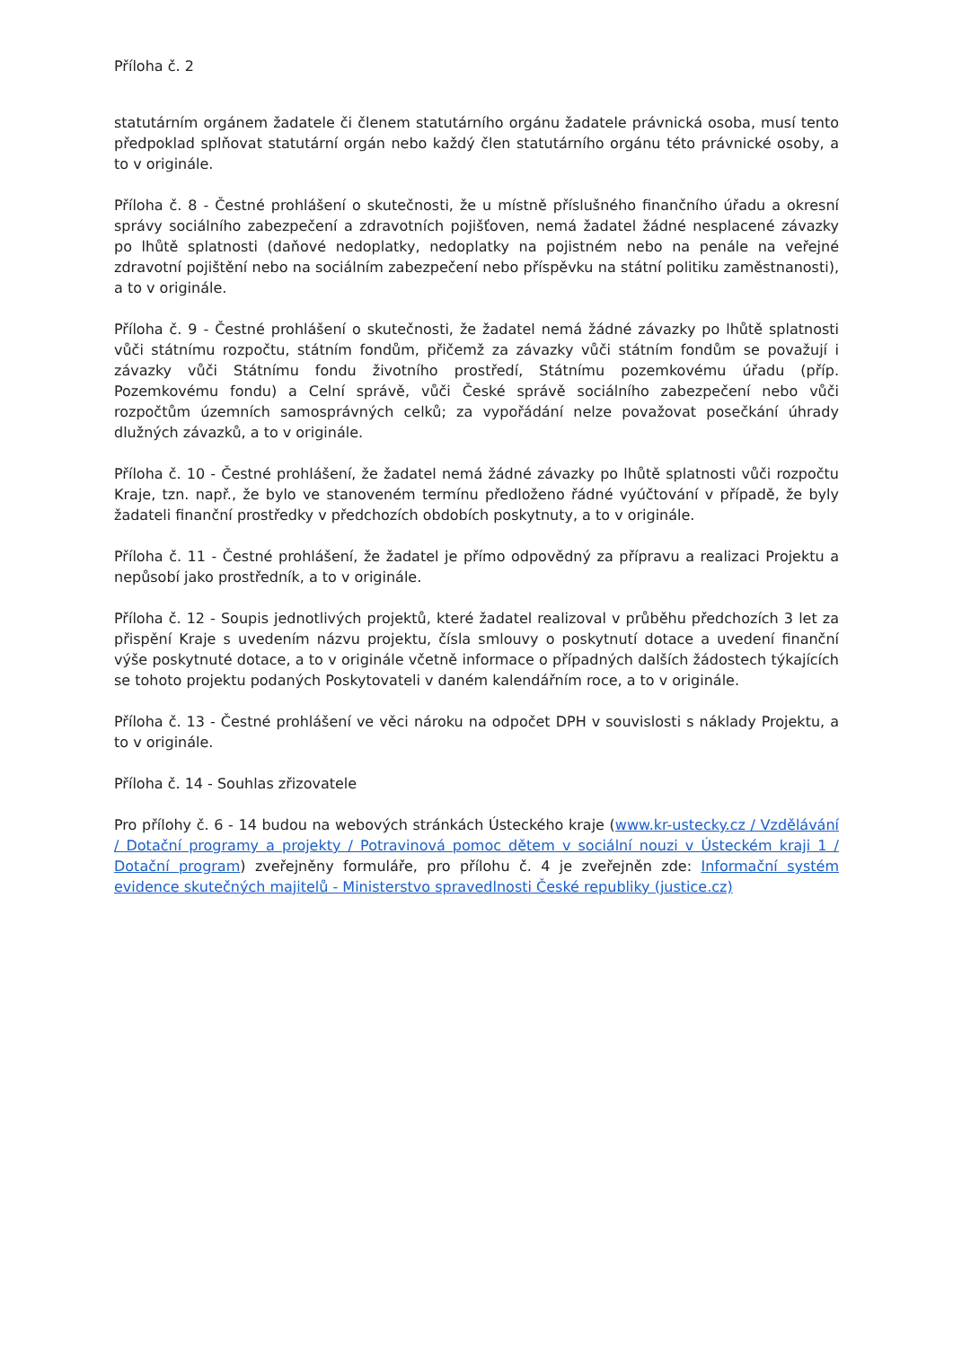Příloha č. 2
statutárním orgánem žadatele či členem statutárního orgánu žadatele právnická osoba, musí tento předpoklad splňovat statutární orgán nebo každý člen statutárního orgánu této právnické osoby, a to v originále.
Příloha č. 8 - Čestné prohlášení o skutečnosti, že u místně příslušného finančního úřadu a okresní správy sociálního zabezpečení a zdravotních pojišťoven, nemá žadatel žádné nesplacené závazky po lhůtě splatnosti (daňové nedoplatky, nedoplatky na pojistném nebo na penále na veřejné zdravotní pojištění nebo na sociálním zabezpečení nebo příspěvku na státní politiku zaměstnanosti), a to v originále.
Příloha č. 9 - Čestné prohlášení o skutečnosti, že žadatel nemá žádné závazky po lhůtě splatnosti vůči státnímu rozpočtu, státním fondům, přičemž za závazky vůči státním fondům se považují i závazky vůči Státnímu fondu životního prostředí, Státnímu pozemkovému úřadu (příp. Pozemkovému fondu) a Celní správě, vůči České správě sociálního zabezpečení nebo vůči rozpočtům územních samosprávných celků; za vypořádání nelze považovat posečkání úhrady dlužných závazků, a to v originále.
Příloha č. 10 - Čestné prohlášení, že žadatel nemá žádné závazky po lhůtě splatnosti vůči rozpočtu Kraje, tzn. např., že bylo ve stanoveném termínu předloženo řádné vyúčtování v případě, že byly žadateli finanční prostředky v předchozích obdobích poskytnuty, a to v originále.
Příloha č. 11 - Čestné prohlášení, že žadatel je přímo odpovědný za přípravu a realizaci Projektu a nepůsobí jako prostředník, a to v originále.
Příloha č. 12 - Soupis jednotlivých projektů, které žadatel realizoval v průběhu předchozích 3 let za přispění Kraje s uvedením názvu projektu, čísla smlouvy o poskytnutí dotace a uvedení finanční výše poskytnuté dotace, a to v originále včetně informace o případných dalších žádostech týkajících se tohoto projektu podaných Poskytovateli v daném kalendářním roce, a to v originále.
Příloha č. 13 - Čestné prohlášení ve věci nároku na odpočet DPH v souvislosti s náklady Projektu, a to v originále.
Příloha č. 14 - Souhlas zřizovatele
Pro přílohy č. 6 - 14 budou na webových stránkách Ústeckého kraje (www.kr-ustecky.cz / Vzdělávání / Dotační programy a projekty / Potravinová pomoc dětem v sociální nouzi v Ústeckém kraji 1 / Dotační program) zveřejněny formuláře, pro přílohu č. 4 je zveřejněn zde: Informační systém evidence skutečných majitelů - Ministerstvo spravedlnosti České republiky (justice.cz)